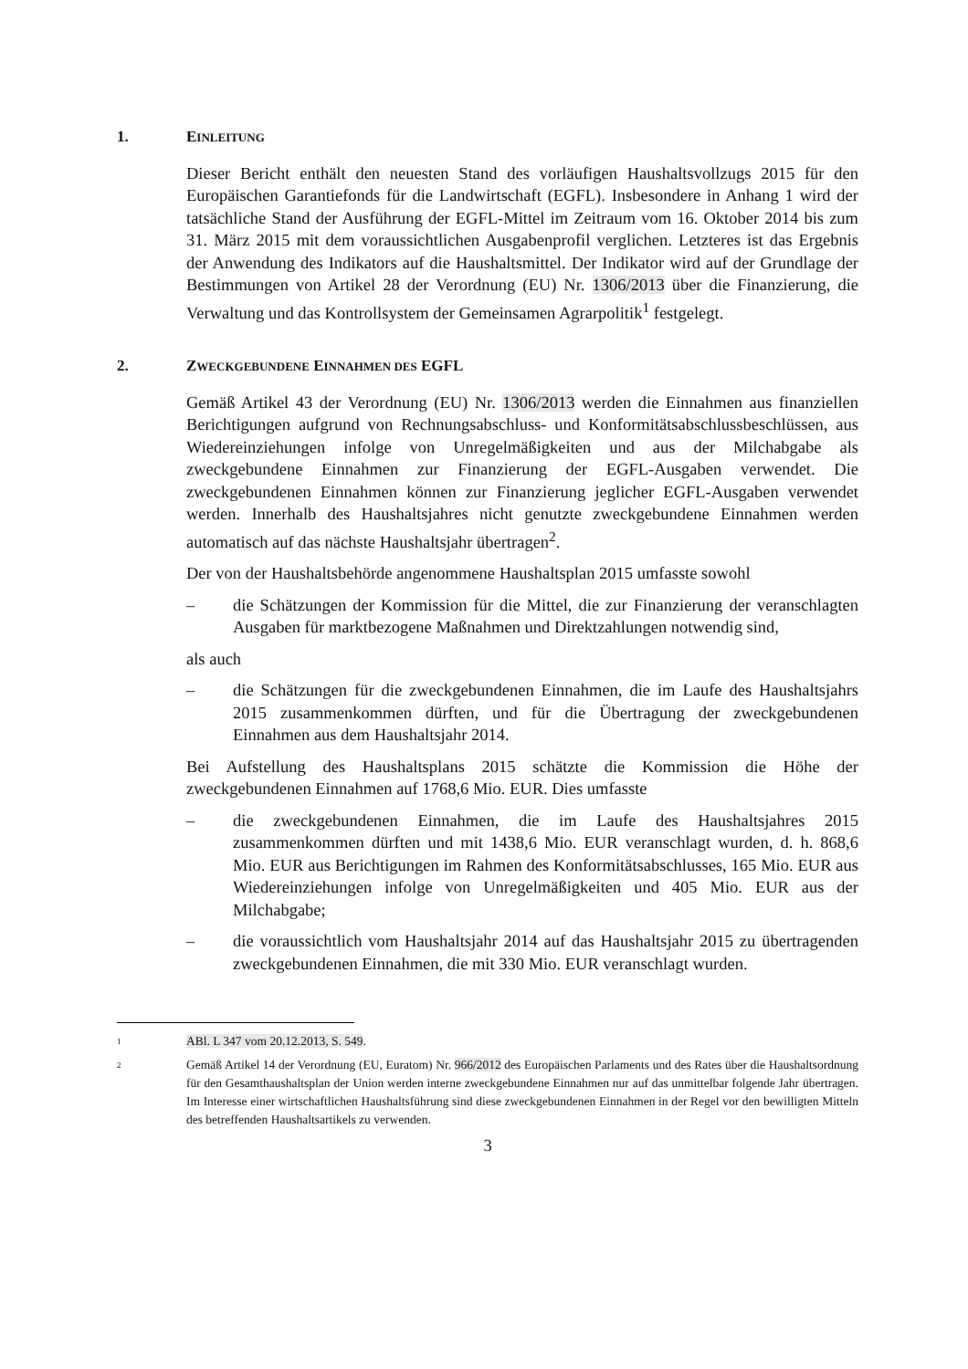1. EINLEITUNG
Dieser Bericht enthält den neuesten Stand des vorläufigen Haushaltsvollzugs 2015 für den Europäischen Garantiefonds für die Landwirtschaft (EGFL). Insbesondere in Anhang 1 wird der tatsächliche Stand der Ausführung der EGFL-Mittel im Zeitraum vom 16. Oktober 2014 bis zum 31. März 2015 mit dem voraussichtlichen Ausgabenprofil verglichen. Letzteres ist das Ergebnis der Anwendung des Indikators auf die Haushaltsmittel. Der Indikator wird auf der Grundlage der Bestimmungen von Artikel 28 der Verordnung (EU) Nr. 1306/2013 über die Finanzierung, die Verwaltung und das Kontrollsystem der Gemeinsamen Agrarpolitik<sup>1</sup> festgelegt.
2. ZWECKGEBUNDENE EINNAHMEN DES EGFL
Gemäß Artikel 43 der Verordnung (EU) Nr. 1306/2013 werden die Einnahmen aus finanziellen Berichtigungen aufgrund von Rechnungsabschluss- und Konformitätsabschlussbeschlüssen, aus Wiedereinziehungen infolge von Unregelmäßigkeiten und aus der Milchabgabe als zweckgebundene Einnahmen zur Finanzierung der EGFL-Ausgaben verwendet. Die zweckgebundenen Einnahmen können zur Finanzierung jeglicher EGFL-Ausgaben verwendet werden. Innerhalb des Haushaltsjahres nicht genutzte zweckgebundene Einnahmen werden automatisch auf das nächste Haushaltsjahr übertragen<sup>2</sup>.
Der von der Haushaltsbehörde angenommene Haushaltsplan 2015 umfasste sowohl
– die Schätzungen der Kommission für die Mittel, die zur Finanzierung der veranschlagten Ausgaben für marktbezogene Maßnahmen und Direktzahlungen notwendig sind,
als auch
– die Schätzungen für die zweckgebundenen Einnahmen, die im Laufe des Haushaltsjahrs 2015 zusammenkommen dürften, und für die Übertragung der zweckgebundenen Einnahmen aus dem Haushaltsjahr 2014.
Bei Aufstellung des Haushaltsplans 2015 schätzte die Kommission die Höhe der zweckgebundenen Einnahmen auf 1768,6 Mio. EUR. Dies umfasste
– die zweckgebundenen Einnahmen, die im Laufe des Haushaltsjahres 2015 zusammenkommen dürften und mit 1438,6 Mio. EUR veranschlagt wurden, d. h. 868,6 Mio. EUR aus Berichtigungen im Rahmen des Konformitätsabschlusses, 165 Mio. EUR aus Wiedereinziehungen infolge von Unregelmäßigkeiten und 405 Mio. EUR aus der Milchabgabe;
– die voraussichtlich vom Haushaltsjahr 2014 auf das Haushaltsjahr 2015 zu übertragenden zweckgebundenen Einnahmen, die mit 330 Mio. EUR veranschlagt wurden.
1 ABl. L 347 vom 20.12.2013, S. 549.
2 Gemäß Artikel 14 der Verordnung (EU, Euratom) Nr. 966/2012 des Europäischen Parlaments und des Rates über die Haushaltsordnung für den Gesamthaushaltsplan der Union werden interne zweckgebundene Einnahmen nur auf das unmittelbar folgende Jahr übertragen. Im Interesse einer wirtschaftlichen Haushaltsführung sind diese zweckgebundenen Einnahmen in der Regel vor den bewilligten Mitteln des betreffenden Haushaltsartikels zu verwenden.
3